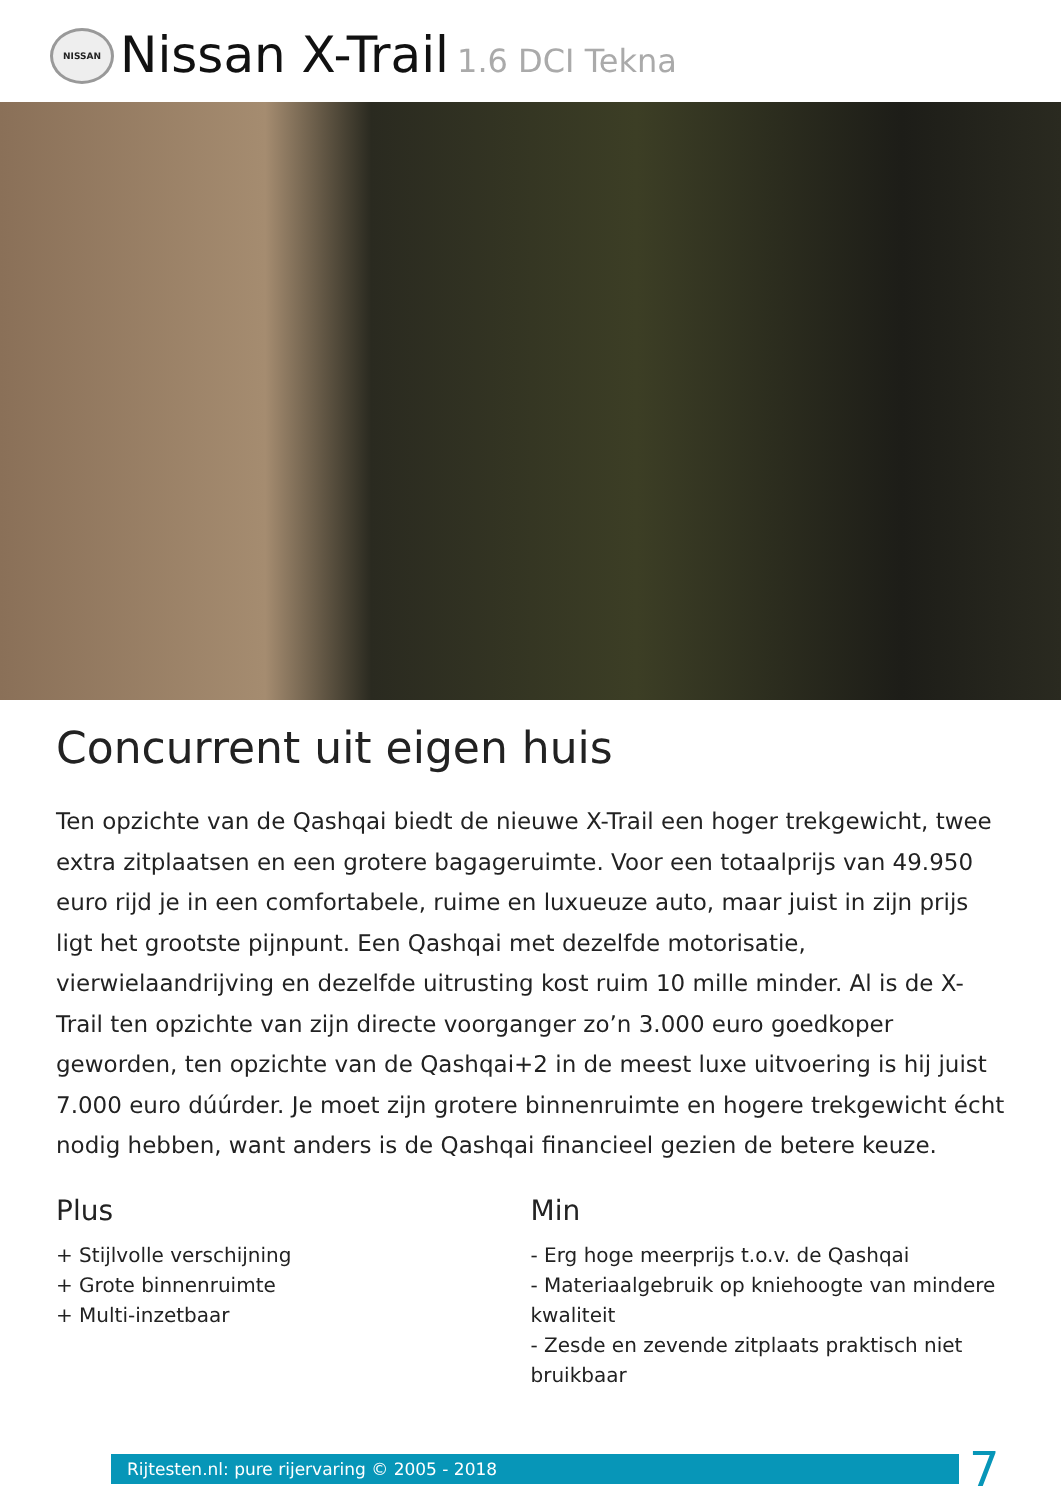NISSAN
Nissan X-Trail
1.6 DCI Tekna
Concurrent uit eigen huis
Ten opzichte van de Qashqai biedt de nieuwe X-Trail een hoger trekgewicht, twee extra zitplaatsen en een grotere bagageruimte. Voor een totaalprijs van 49.950 euro rijd je in een comfortabele, ruime en luxueuze auto, maar juist in zijn prijs ligt het grootste pijnpunt. Een Qashqai met dezelfde motorisatie, vierwielaandrijving en dezelfde uitrusting kost ruim 10 mille minder. Al is de X-Trail ten opzichte van zijn directe voorganger zo’n 3.000 euro goedkoper geworden, ten opzichte van de Qashqai+2 in de meest luxe uitvoering is hij juist 7.000 euro dúúrder. Je moet zijn grotere binnenruimte en hogere trekgewicht écht nodig hebben, want anders is de Qashqai financieel gezien de betere keuze.
Plus
+ Stijlvolle verschijning
+ Grote binnenruimte
+ Multi-inzetbaar
Min
- Erg hoge meerprijs t.o.v. de Qashqai
- Materiaalgebruik op kniehoogte van mindere kwaliteit
- Zesde en zevende zitplaats praktisch niet bruikbaar
Rijtesten.nl: pure rijervaring © 2005 - 2018
7